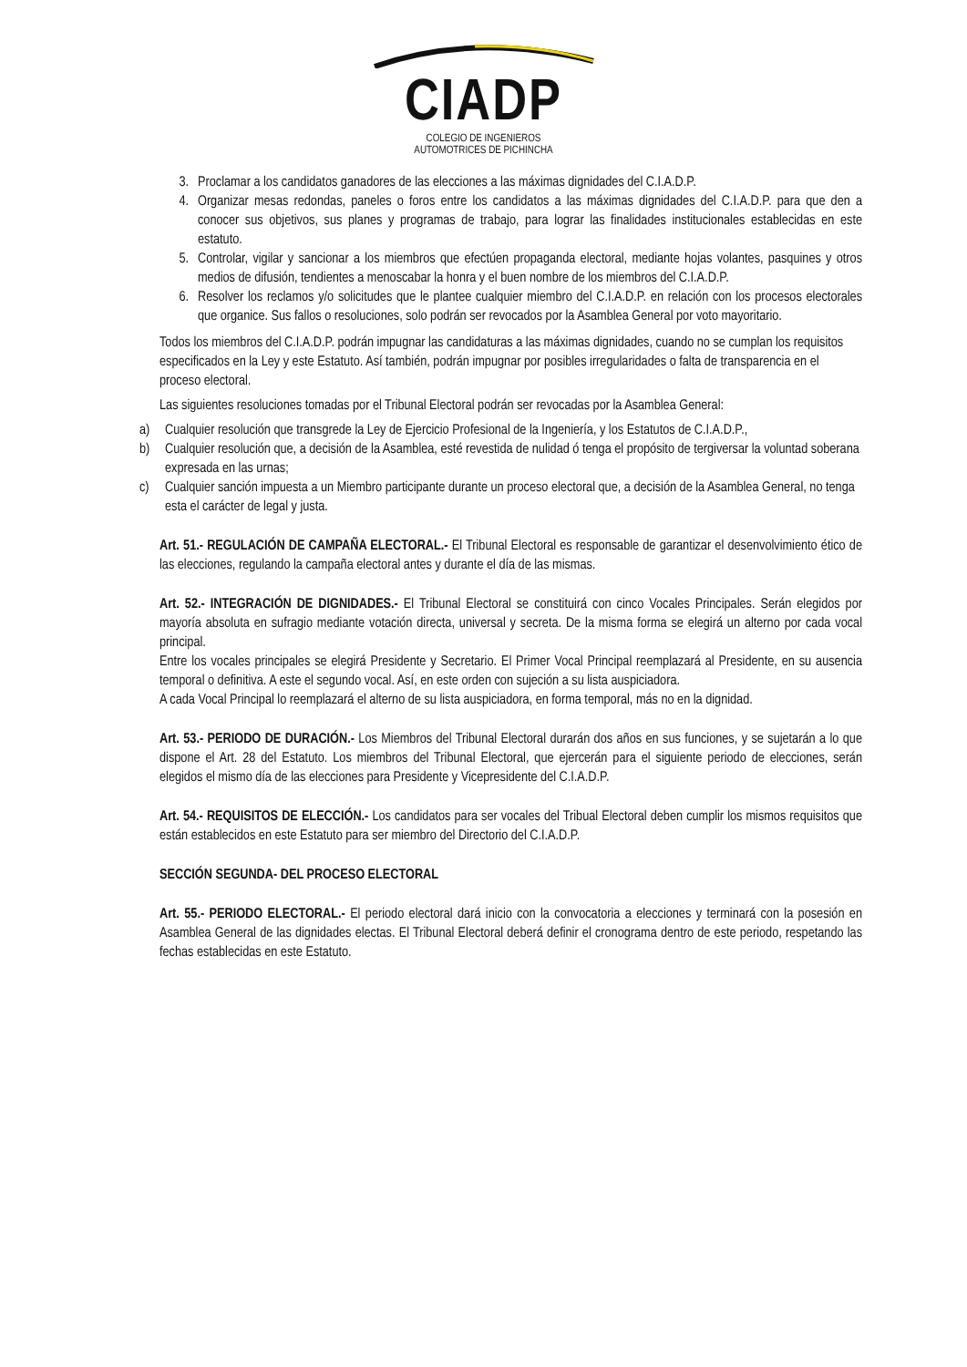CIADP
COLEGIO DE INGENIEROS
AUTOMOTRICES DE PICHINCHA
3. Proclamar a los candidatos ganadores de las elecciones a las máximas dignidades del C.I.A.D.P.
4. Organizar mesas redondas, paneles o foros entre los candidatos a las máximas dignidades del C.I.A.D.P. para que den a conocer sus objetivos, sus planes y programas de trabajo, para lograr las finalidades institucionales establecidas en este estatuto.
5. Controlar, vigilar y sancionar a los miembros que efectúen propaganda electoral, mediante hojas volantes, pasquines y otros medios de difusión, tendientes a menoscabar la honra y el buen nombre de los miembros del C.I.A.D.P.
6. Resolver los reclamos y/o solicitudes que le plantee cualquier miembro del C.I.A.D.P. en relación con los procesos electorales que organice. Sus fallos o resoluciones, solo podrán ser revocados por la Asamblea General por voto mayoritario.
Todos los miembros del C.I.A.D.P. podrán impugnar las candidaturas a las máximas dignidades, cuando no se cumplan los requisitos especificados en la Ley y este Estatuto. Así también, podrán impugnar por posibles irregularidades o falta de transparencia en el proceso electoral.
Las siguientes resoluciones tomadas por el Tribunal Electoral podrán ser revocadas por la Asamblea General:
a) Cualquier resolución que transgrede la Ley de Ejercicio Profesional de la Ingeniería, y los Estatutos de C.I.A.D.P.,
b) Cualquier resolución que, a decisión de la Asamblea, esté revestida de nulidad ó tenga el propósito de tergiversar la voluntad soberana expresada en las urnas;
c) Cualquier sanción impuesta a un Miembro participante durante un proceso electoral que, a decisión de la Asamblea General, no tenga esta el carácter de legal y justa.
Art. 51.- REGULACIÓN DE CAMPAÑA ELECTORAL.- El Tribunal Electoral es responsable de garantizar el desenvolvimiento ético de las elecciones, regulando la campaña electoral antes y durante el día de las mismas.
Art. 52.- INTEGRACIÓN DE DIGNIDADES.- El Tribunal Electoral se constituirá con cinco Vocales Principales. Serán elegidos por mayoría absoluta en sufragio mediante votación directa, universal y secreta. De la misma forma se elegirá un alterno por cada vocal principal.
Entre los vocales principales se elegirá Presidente y Secretario. El Primer Vocal Principal reemplazará al Presidente, en su ausencia temporal o definitiva. A este el segundo vocal. Así, en este orden con sujeción a su lista auspiciadora.
A cada Vocal Principal lo reemplazará el alterno de su lista auspiciadora, en forma temporal, más no en la dignidad.
Art. 53.- PERIODO DE DURACIÓN.- Los Miembros del Tribunal Electoral durarán dos años en sus funciones, y se sujetarán a lo que dispone el Art. 28 del Estatuto. Los miembros del Tribunal Electoral, que ejercerán para el siguiente periodo de elecciones, serán elegidos el mismo día de las elecciones para Presidente y Vicepresidente del C.I.A.D.P.
Art. 54.- REQUISITOS DE ELECCIÓN.- Los candidatos para ser vocales del Tribual Electoral deben cumplir los mismos requisitos que están establecidos en este Estatuto para ser miembro del Directorio del C.I.A.D.P.
SECCIÓN SEGUNDA- DEL PROCESO ELECTORAL
Art. 55.- PERIODO ELECTORAL.- El periodo electoral dará inicio con la convocatoria a elecciones y terminará con la posesión en Asamblea General de las dignidades electas. El Tribunal Electoral deberá definir el cronograma dentro de este periodo, respetando las fechas establecidas en este Estatuto.